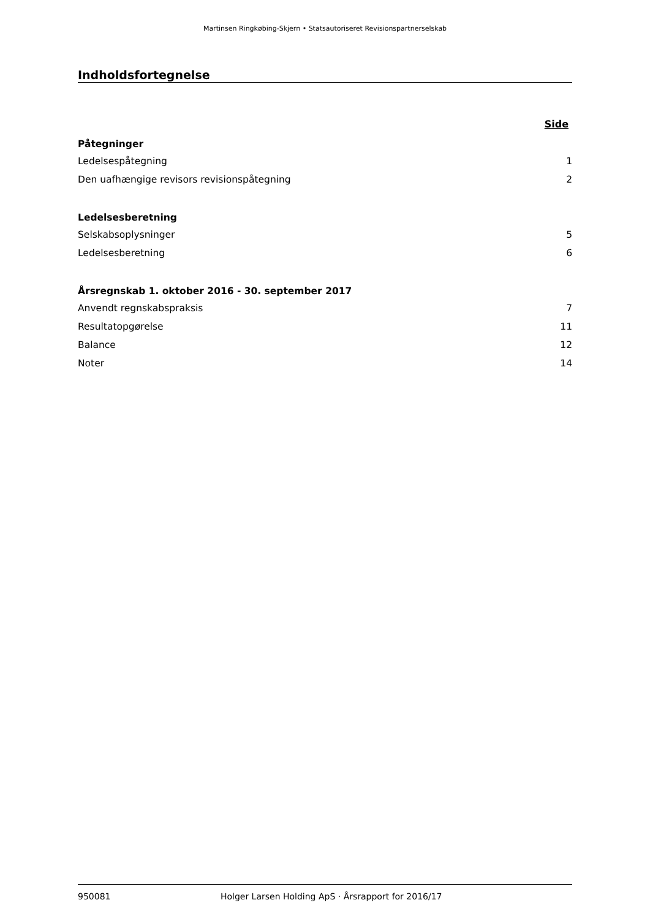Martinsen Ringkøbing-Skjern • Statsautoriseret Revisionspartnerselskab
Indholdsfortegnelse
Side
Påtegninger
Ledelsespåtegning 1
Den uafhængige revisors revisionspåtegning 2
Ledelsesberetning
Selskabsoplysninger 5
Ledelsesberetning 6
Årsregnskab 1. oktober 2016 - 30. september 2017
Anvendt regnskabspraksis 7
Resultatopgørelse 11
Balance 12
Noter 14
950081 Holger Larsen Holding ApS · Årsrapport for 2016/17